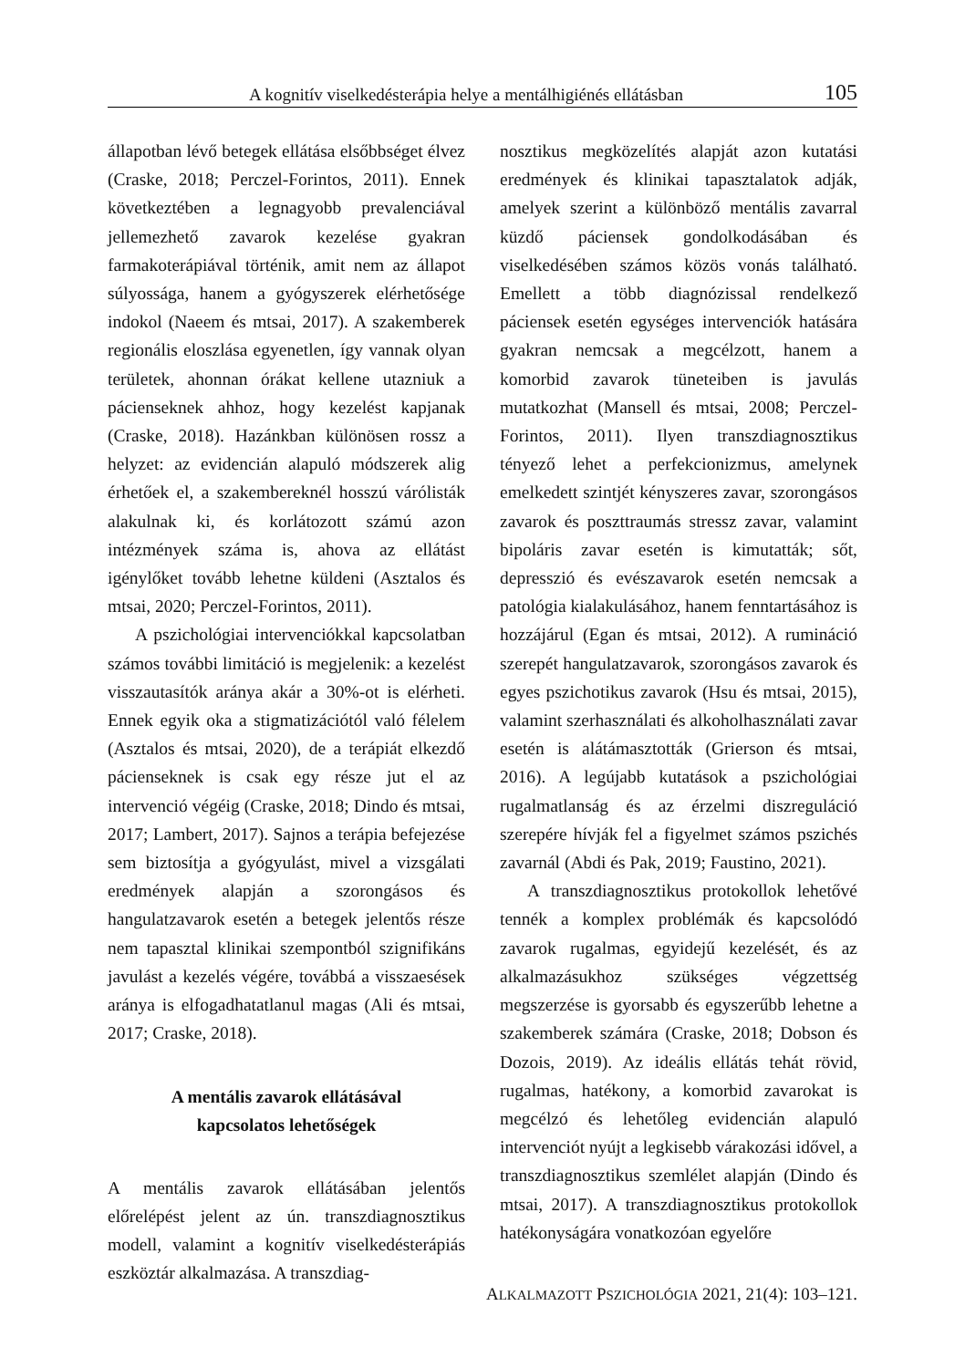A kognitív viselkedésterápia helye a mentálhigiénés ellátásban 105
állapotban lévő betegek ellátása elsőbbséget élvez (Craske, 2018; Perczel-Forintos, 2011). Ennek következtében a legnagyobb prevalenciával jellemezhető zavarok kezelése gyakran farmakoterápiával történik, amit nem az állapot súlyossága, hanem a gyógyszerek elérhetősége indokol (Naeem és mtsai, 2017). A szakemberek regionális eloszlása egyenetlen, így vannak olyan területek, ahonnan órákat kellene utazniuk a pácienseknek ahhoz, hogy kezelést kapjanak (Craske, 2018). Hazánkban különösen rossz a helyzet: az evidencián alapuló módszerek alig érhetőek el, a szakembereknél hosszú várólisták alakulnak ki, és korlátozott számú azon intézmények száma is, ahova az ellátást igénylőket tovább lehetne küldeni (Asztalos és mtsai, 2020; Perczel-Forintos, 2011).
A pszichológiai intervenciókkal kapcsolatban számos további limitáció is megjelenik: a kezelést visszautasítók aránya akár a 30%-ot is elérheti. Ennek egyik oka a stigmatizációtól való félelem (Asztalos és mtsai, 2020), de a terápiát elkezdő pácienseknek is csak egy része jut el az intervenció végéig (Craske, 2018; Dindo és mtsai, 2017; Lambert, 2017). Sajnos a terápia befejezése sem biztosítja a gyógyulást, mivel a vizsgálati eredmények alapján a szorongásos és hangulatzavarok esetén a betegek jelentős része nem tapasztal klinikai szempontból szignifikáns javulást a kezelés végére, továbbá a visszaesések aránya is elfogadhatatlanul magas (Ali és mtsai, 2017; Craske, 2018).
A mentális zavarok ellátásával
kapcsolatos lehetőségek
A mentális zavarok ellátásában jelentős előrelépést jelent az ún. transzdiagnosztikus modell, valamint a kognitív viselkedésterápiás eszköztár alkalmazása. A transzdiag-
nosztikus megközelítés alapját azon kutatási eredmények és klinikai tapasztalatok adják, amelyek szerint a különböző mentális zavarral küzdő páciensek gondolkodásában és viselkedésében számos közös vonás található. Emellett a több diagnózissal rendelkező páciensek esetén egységes intervenciók hatására gyakran nemcsak a megcélzott, hanem a komorbid zavarok tüneteiben is javulás mutatkozhat (Mansell és mtsai, 2008; Perczel-Forintos, 2011). Ilyen transzdiagnosztikus tényező lehet a perfekcionizmus, amelynek emelkedett szintjét kényszeres zavar, szorongásos zavarok és poszttraumás stressz zavar, valamint bipoláris zavar esetén is kimutatták; sőt, depresszió és evészavarok esetén nemcsak a patológia kialakulásához, hanem fenntartásához is hozzájárul (Egan és mtsai, 2012). A rumináció szerepét hangulatzavarok, szorongásos zavarok és egyes pszichotikus zavarok (Hsu és mtsai, 2015), valamint szerhasználati és alkoholhasználati zavar esetén is alátámasztották (Grierson és mtsai, 2016). A legújabb kutatások a pszichológiai rugalmatlanság és az érzelmi diszreguláció szerepére hívják fel a figyelmet számos pszichés zavarnál (Abdi és Pak, 2019; Faustino, 2021).
A transzdiagnosztikus protokollok lehetővé tennék a komplex problémák és kapcsolódó zavarok rugalmas, egyidejű kezelését, és az alkalmazásukhoz szükséges végzettség megszerzése is gyorsabb és egyszerűbb lehetne a szakemberek számára (Craske, 2018; Dobson és Dozois, 2019). Az ideális ellátás tehát rövid, rugalmas, hatékony, a komorbid zavarokat is megcélzó és lehetőleg evidencián alapuló intervenciót nyújt a legkisebb várakozási idővel, a transzdiagnosztikus szemlélet alapján (Dindo és mtsai, 2017). A transzdiagnosztikus protokollok hatékonyságára vonatkozóan egyelőre
ALKALMAZOTT PSZICHOLÓGIA 2021, 21(4): 103–121.